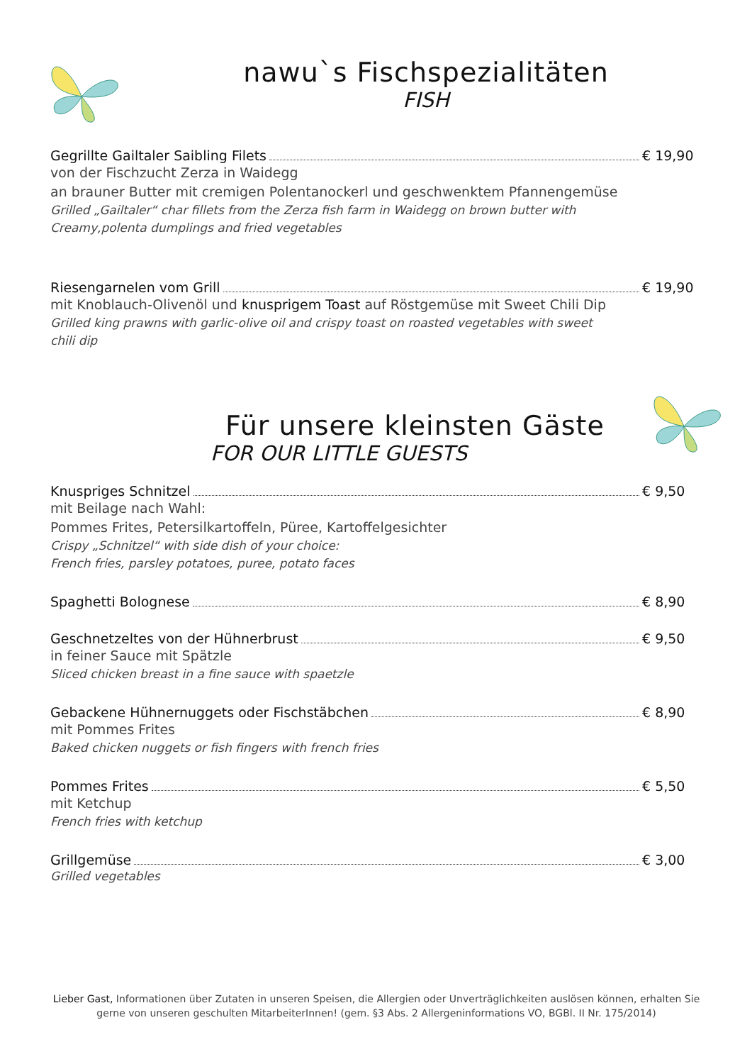nawu`s Fischspezialitäten
FISH
Gegrillte Gailtaler Saibling Filets € 19,90
von der Fischzucht Zerza in Waidegg
an brauner Butter mit cremigen Polentanockerl und geschwenktem Pfannengemüse
Grilled „Gailtaler“ char fillets from the Zerza fish farm in Waidegg on brown butter with
Creamy,polenta dumplings and fried vegetables
Riesengarnelen vom Grill € 19,90
mit Knoblauch-Olivenöl und knusprigem Toast auf Röstgemüse mit Sweet Chili Dip
Grilled king prawns with garlic-olive oil and crispy toast on roasted vegetables with sweet
chili dip
Für unsere kleinsten Gäste
FOR OUR LITTLE GUESTS
Knuspriges Schnitzel € 9,50
mit Beilage nach Wahl:
Pommes Frites, Petersilkartoffeln, Püree, Kartoffelgesichter
Crispy „Schnitzel“ with side dish of your choice:
French fries, parsley potatoes, puree, potato faces
Spaghetti Bolognese € 8,90
Geschnetzeltes von der Hühnerbrust € 9,50
in feiner Sauce mit Spätzle
Sliced chicken breast in a fine sauce with spaetzle
Gebackene Hühnernuggets oder Fischstäbchen € 8,90
mit Pommes Frites
Baked chicken nuggets or fish fingers with french fries
Pommes Frites € 5,50
mit Ketchup
French fries with ketchup
Grillgemüse € 3,00
Grilled vegetables
Lieber Gast, Informationen über Zutaten in unseren Speisen, die Allergien oder Unverträglichkeiten auslösen können, erhalten Sie gerne von unseren geschulten MitarbeiterInnen! (gem. §3 Abs. 2 Allergeninformations VO, BGBl. II Nr. 175/2014)